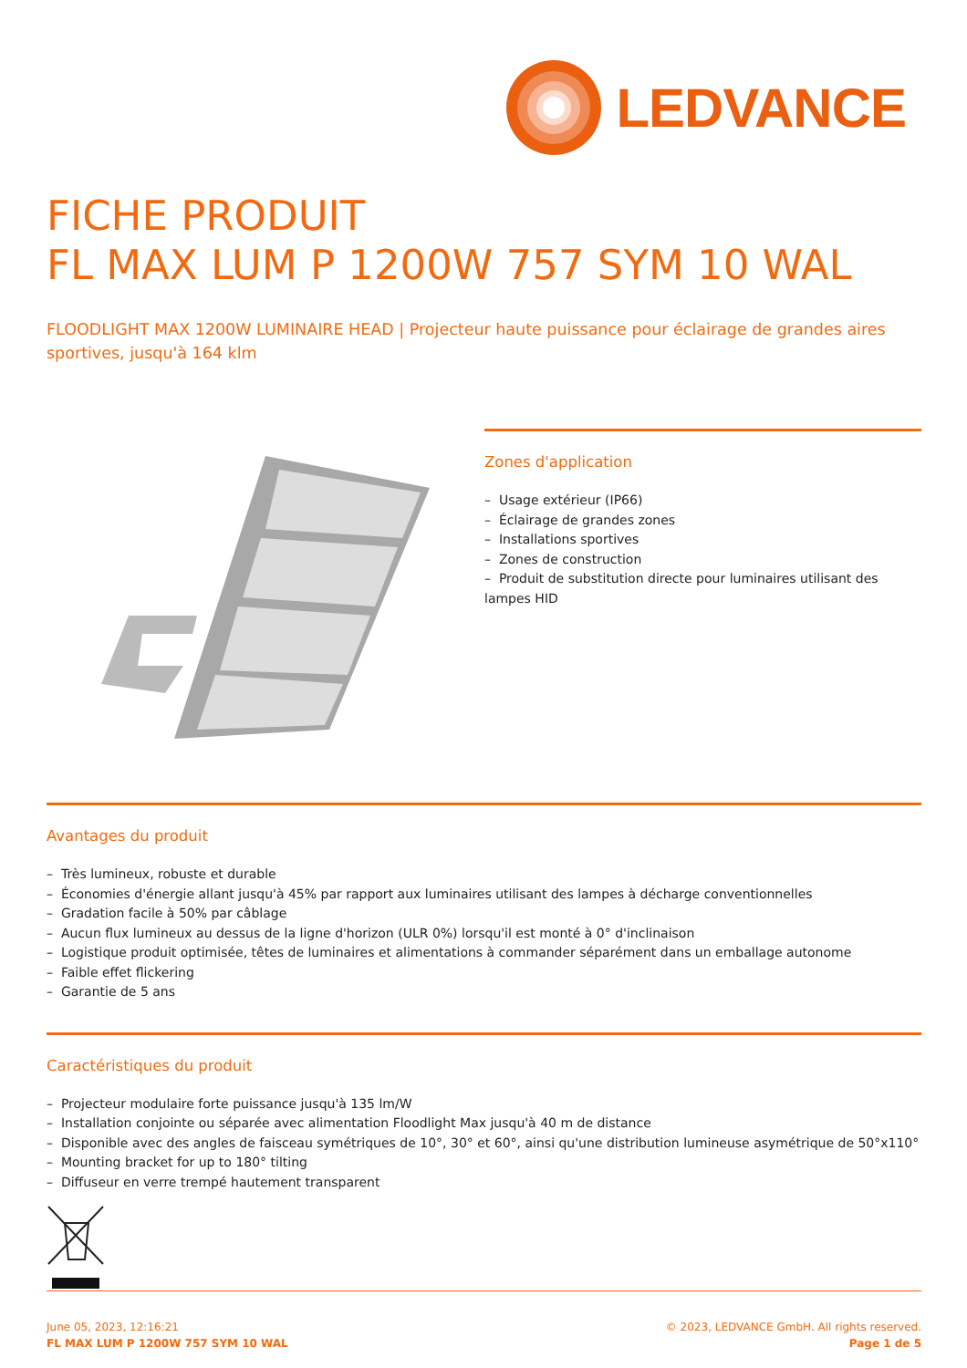LEDVANCE
FICHE PRODUIT
FL MAX LUM P 1200W 757 SYM 10 WAL
FLOODLIGHT MAX 1200W LUMINAIRE HEAD | Projecteur haute puissance pour éclairage de grandes aires sportives, jusqu'à 164 klm
Zones d'application
– Usage extérieur (IP66)
– Éclairage de grandes zones
– Installations sportives
– Zones de construction
– Produit de substitution directe pour luminaires utilisant des lampes HID
Avantages du produit
– Très lumineux, robuste et durable
– Économies d'énergie allant jusqu'à 45% par rapport aux luminaires utilisant des lampes à décharge conventionnelles
– Gradation facile à 50% par câblage
– Aucun flux lumineux au dessus de la ligne d'horizon (ULR 0%) lorsqu'il est monté à 0° d'inclinaison
– Logistique produit optimisée, têtes de luminaires et alimentations à commander séparément dans un emballage autonome
– Faible effet flickering
– Garantie de 5 ans
Caractéristiques du produit
– Projecteur modulaire forte puissance jusqu'à 135 lm/W
– Installation conjointe ou séparée avec alimentation Floodlight Max jusqu'à 40 m de distance
– Disponible avec des angles de faisceau symétriques de 10°, 30° et 60°, ainsi qu'une distribution lumineuse asymétrique de 50°x110°
– Mounting bracket for up to 180° tilting
– Diffuseur en verre trempé hautement transparent
June 05, 2023, 12:16:21
FL MAX LUM P 1200W 757 SYM 10 WAL
© 2023, LEDVANCE GmbH. All rights reserved.
Page 1 de 5